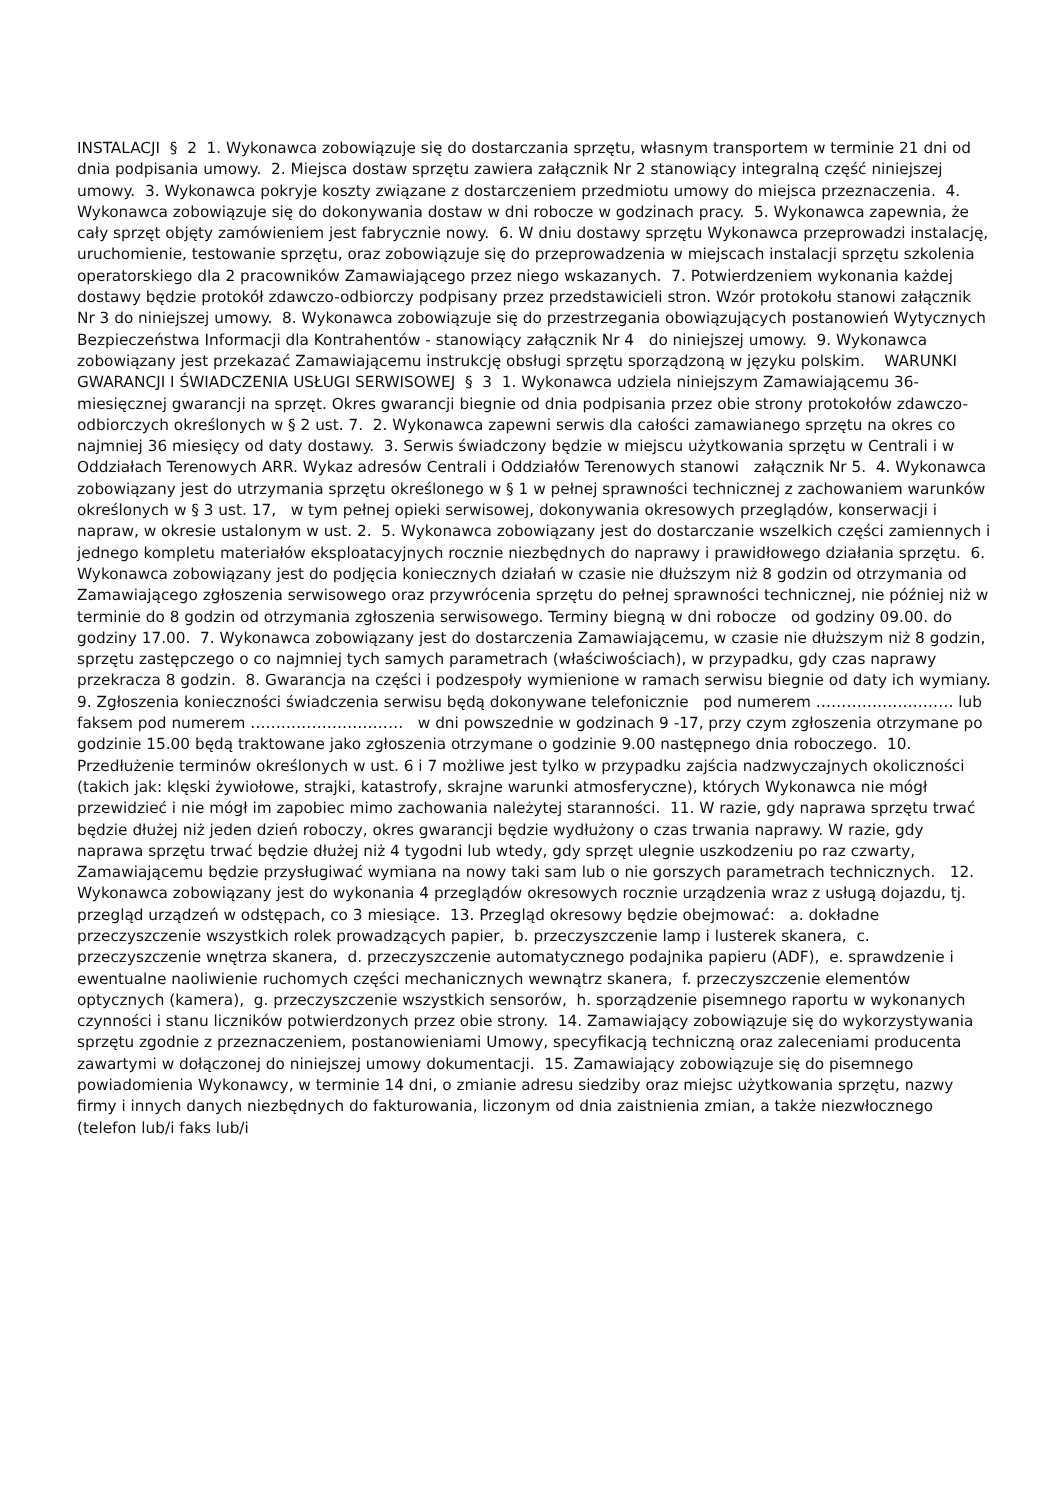INSTALACJI § 2 1. Wykonawca zobowiązuje się do dostarczania sprzętu, własnym transportem w terminie 21 dni od dnia podpisania umowy. 2. Miejsca dostaw sprzętu zawiera załącznik Nr 2 stanowiący integralną część niniejszej umowy. 3. Wykonawca pokryje koszty związane z dostarczeniem przedmiotu umowy do miejsca przeznaczenia. 4. Wykonawca zobowiązuje się do dokonywania dostaw w dni robocze w godzinach pracy. 5. Wykonawca zapewnia, że cały sprzęt objęty zamówieniem jest fabrycznie nowy. 6. W dniu dostawy sprzętu Wykonawca przeprowadzi instalację, uruchomienie, testowanie sprzętu, oraz zobowiązuje się do przeprowadzenia w miejscach instalacji sprzętu szkolenia operatorskiego dla 2 pracowników Zamawiającego przez niego wskazanych. 7. Potwierdzeniem wykonania każdej dostawy będzie protokół zdawczo-odbiorczy podpisany przez przedstawicieli stron. Wzór protokołu stanowi załącznik Nr 3 do niniejszej umowy. 8. Wykonawca zobowiązuje się do przestrzegania obowiązujących postanowień Wytycznych Bezpieczeństwa Informacji dla Kontrahentów - stanowiący załącznik Nr 4 do niniejszej umowy. 9. Wykonawca zobowiązany jest przekazać Zamawiającemu instrukcję obsługi sprzętu sporządzoną w języku polskim. WARUNKI GWARANCJI I ŚWIADCZENIA USŁUGI SERWISOWEJ § 3 1. Wykonawca udziela niniejszym Zamawiającemu 36-miesięcznej gwarancji na sprzęt. Okres gwarancji biegnie od dnia podpisania przez obie strony protokołów zdawczo-odbiorczych określonych w § 2 ust. 7. 2. Wykonawca zapewni serwis dla całości zamawianego sprzętu na okres co najmniej 36 miesięcy od daty dostawy. 3. Serwis świadczony będzie w miejscu użytkowania sprzętu w Centrali i w Oddziałach Terenowych ARR. Wykaz adresów Centrali i Oddziałów Terenowych stanowi załącznik Nr 5. 4. Wykonawca zobowiązany jest do utrzymania sprzętu określonego w § 1 w pełnej sprawności technicznej z zachowaniem warunków określonych w § 3 ust. 17, w tym pełnej opieki serwisowej, dokonywania okresowych przeglądów, konserwacji i napraw, w okresie ustalonym w ust. 2. 5. Wykonawca zobowiązany jest do dostarczanie wszelkich części zamiennych i jednego kompletu materiałów eksploatacyjnych rocznie niezbędnych do naprawy i prawidłowego działania sprzętu. 6. Wykonawca zobowiązany jest do podjęcia koniecznych działań w czasie nie dłuższym niż 8 godzin od otrzymania od Zamawiającego zgłoszenia serwisowego oraz przywrócenia sprzętu do pełnej sprawności technicznej, nie później niż w terminie do 8 godzin od otrzymania zgłoszenia serwisowego. Terminy biegną w dni robocze od godziny 09.00. do godziny 17.00. 7. Wykonawca zobowiązany jest do dostarczenia Zamawiającemu, w czasie nie dłuższym niż 8 godzin, sprzętu zastępczego o co najmniej tych samych parametrach (właściwościach), w przypadku, gdy czas naprawy przekracza 8 godzin. 8. Gwarancja na części i podzespoły wymienione w ramach serwisu biegnie od daty ich wymiany. 9. Zgłoszenia konieczności świadczenia serwisu będą dokonywane telefonicznie pod numerem ……………………… lub faksem pod numerem ………………………… w dni powszednie w godzinach 9 -17, przy czym zgłoszenia otrzymane po godzinie 15.00 będą traktowane jako zgłoszenia otrzymane o godzinie 9.00 następnego dnia roboczego. 10. Przedłużenie terminów określonych w ust. 6 i 7 możliwe jest tylko w przypadku zajścia nadzwyczajnych okoliczności (takich jak: klęski żywiołowe, strajki, katastrofy, skrajne warunki atmosferyczne), których Wykonawca nie mógł przewidzieć i nie mógł im zapobiec mimo zachowania należytej staranności. 11. W razie, gdy naprawa sprzętu trwać będzie dłużej niż jeden dzień roboczy, okres gwarancji będzie wydłużony o czas trwania naprawy. W razie, gdy naprawa sprzętu trwać będzie dłużej niż 4 tygodni lub wtedy, gdy sprzęt ulegnie uszkodzeniu po raz czwarty, Zamawiającemu będzie przysługiwać wymiana na nowy taki sam lub o nie gorszych parametrach technicznych. 12. Wykonawca zobowiązany jest do wykonania 4 przeglądów okresowych rocznie urządzenia wraz z usługą dojazdu, tj. przegląd urządzeń w odstępach, co 3 miesiące. 13. Przegląd okresowy będzie obejmować: a. dokładne przeczyszczenie wszystkich rolek prowadzących papier, b. przeczyszczenie lamp i lusterek skanera, c. przeczyszczenie wnętrza skanera, d. przeczyszczenie automatycznego podajnika papieru (ADF), e. sprawdzenie i ewentualne naoliwienie ruchomych części mechanicznych wewnątrz skanera, f. przeczyszczenie elementów optycznych (kamera), g. przeczyszczenie wszystkich sensorów, h. sporządzenie pisemnego raportu w wykonanych czynności i stanu liczników potwierdzonych przez obie strony. 14. Zamawiający zobowiązuje się do wykorzystywania sprzętu zgodnie z przeznaczeniem, postanowieniami Umowy, specyfikacją techniczną oraz zaleceniami producenta zawartymi w dołączonej do niniejszej umowy dokumentacji. 15. Zamawiający zobowiązuje się do pisemnego powiadomienia Wykonawcy, w terminie 14 dni, o zmianie adresu siedziby oraz miejsc użytkowania sprzętu, nazwy firmy i innych danych niezbędnych do fakturowania, liczonym od dnia zaistnienia zmian, a także niezwłocznego (telefon lub/i faks lub/i